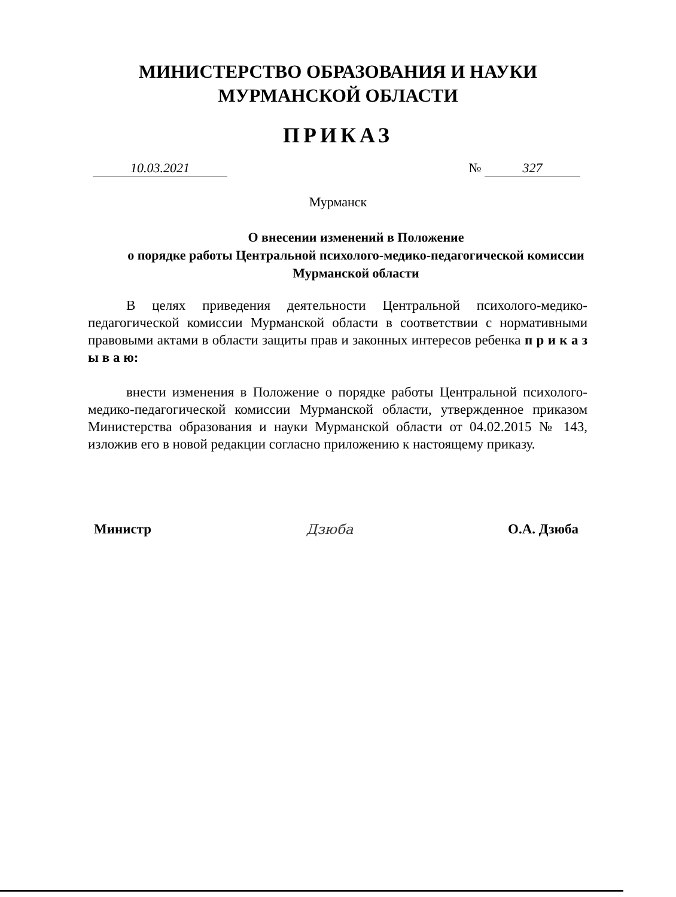МИНИСТЕРСТВО ОБРАЗОВАНИЯ И НАУКИ
МУРМАНСКОЙ ОБЛАСТИ
ПРИКАЗ
10.03.2021 № 327
Мурманск
О внесении изменений в Положение
о порядке работы Центральной психолого-медико-педагогической комиссии Мурманской области
В целях приведения деятельности Центральной психолого-медико-педагогической комиссии Мурманской области в соответствии с нормативными правовыми актами в области защиты прав и законных интересов ребенка п р и к а з ы в а ю:
внести изменения в Положение о порядке работы Центральной психолого-медико-педагогической комиссии Мурманской области, утвержденное приказом Министерства образования и науки Мурманской области от 04.02.2015 № 143, изложив его в новой редакции согласно приложению к настоящему приказу.
Министр Дзюба О.А. Дзюба